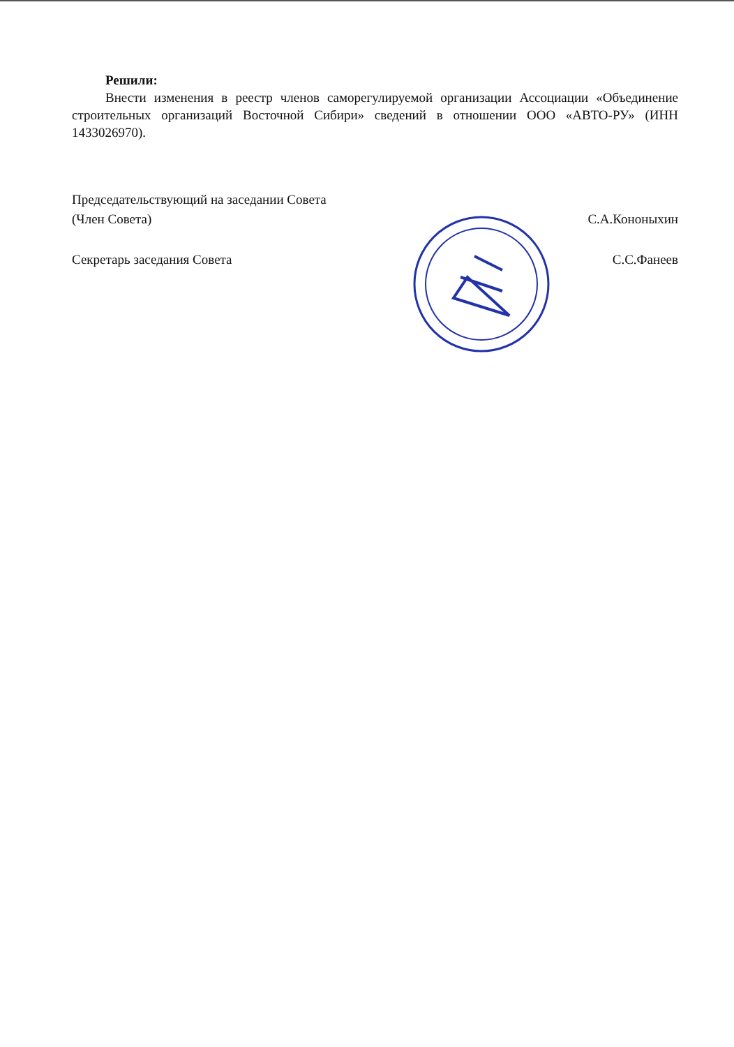Решили:
Внести изменения в реестр членов саморегулируемой организации Ассоциации «Объединение строительных организаций Восточной Сибири» сведений в отношении ООО «АВТО-РУ» (ИНН 1433026970).
Председательствующий на заседании Совета
(Член Совета) С.А.Кононыхин
Секретарь заседания Совета С.С.Фанеев